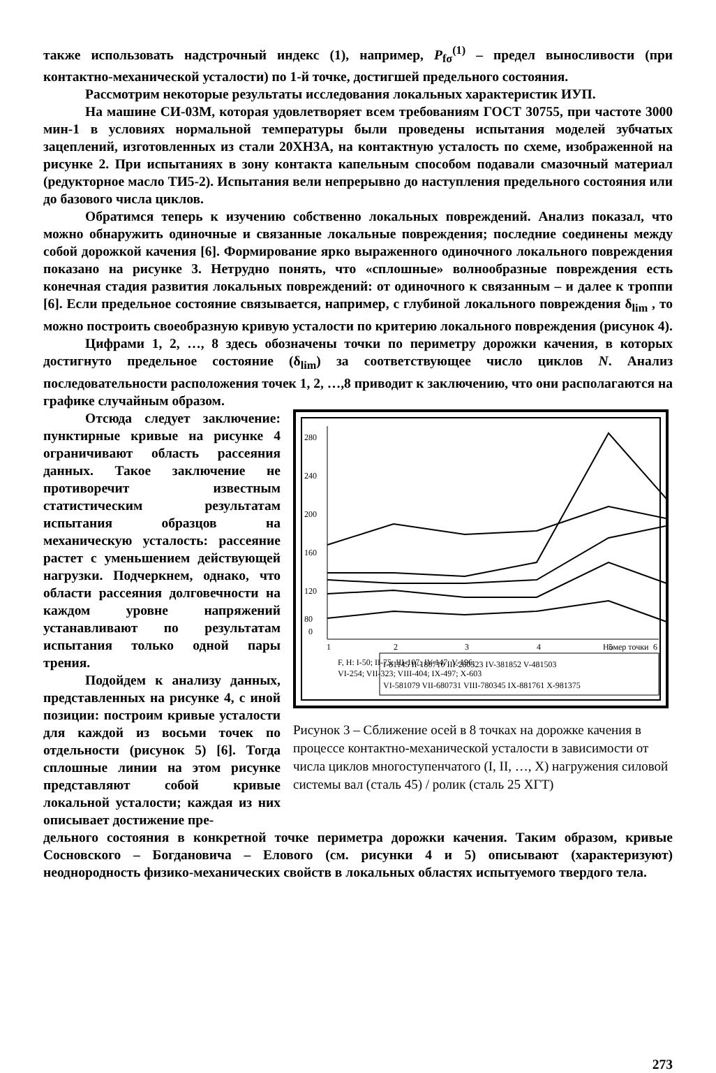также использовать надстрочный индекс (1), например, P<sub>fσ</sub><sup>(1)</sup> – предел выносливости (при контактно-механической усталости) по 1-й точке, достигшей предельного состояния.
Рассмотрим некоторые результаты исследования локальных характеристик ИУП.
На машине СИ-03М, которая удовлетворяет всем требованиям ГОСТ 30755, при частоте 3000 мин-1 в условиях нормальной температуры были проведены испытания моделей зубчатых зацеплений, изготовленных из стали 20ХН3А, на контактную усталость по схеме, изображенной на рисунке 2. При испытаниях в зону контакта капельным способом подавали смазочный материал (редукторное масло ТИ5-2). Испытания вели непрерывно до наступления предельного состояния или до базового числа циклов.
Обратимся теперь к изучению собственно локальных повреждений. Анализ показал, что можно обнаружить одиночные и связанные локальные повреждения; последние соединены между собой дорожкой качения [6]. Формирование ярко выраженного одиночного локального повреждения показано на рисунке 3. Нетрудно понять, что «сплошные» волнообразные повреждения есть конечная стадия развития локальных повреждений: от одиночного к связанным – и далее к троппи [6]. Если предельное состояние связывается, например, с глубиной локального повреждения δ<sub>lim</sub> , то можно построить своеобразную кривую усталости по критерию локального повреждения (рисунок 4).
Цифрами 1, 2, …, 8 здесь обозначены точки по периметру дорожки качения, в которых достигнуто предельное состояние (δ<sub>lim</sub>) за соответствующее число циклов N. Анализ последовательности расположения точек 1, 2, …,8 приводит к заключению, что они располагаются на графике случайным образом.
Отсюда следует заключение: пунктирные кривые на рисунке 4 ограничивают область рассеяния данных. Такое заключение не противоречит известным статистическим результатам испытания образцов на механическую усталость: рассеяние растет с уменьшением действующей нагрузки. Подчеркнем, однако, что области рассеяния долговечности на каждом уровне напряжений устанавливают по результатам испытания только одной пары трения.
Подойдем к анализу данных, представленных на рисунке 4, с иной позиции: построим кривые усталости для каждой из восьми точек по отдельности (рисунок 5) [6]. Тогда сплошные линии на этом рисунке представляют собой кривые локальной усталости; каждая из них описывает достижение пре-
280
240
200
160
120
80
0
1
2
3
4
5
6
F, Н: I-50; II-75; III-107; IV-147; V-196;
VI-254; VII-323; VIII-404; IX-497; X-603
Номер точки
I-81145 II-180710 III-280323 IV-381852 V-481503
VI-581079 VII-680731 VIII-780345 IX-881761 X-981375
Рисунок 3 – Сближение осей в 8 точках на дорожке качения в процессе контактно-механической усталости в зависимости от числа циклов многоступенчатого (I, II, …, X) нагружения силовой системы вал (сталь 45) / ролик (сталь 25 ХГТ)
дельного состояния в конкретной точке периметра дорожки качения. Таким образом, кривые Сосновского – Богдановича – Елового (см. рисунки 4 и 5) описывают (характеризуют) неоднородность физико-механических свойств в локальных областях испытуемого твердого тела.
273